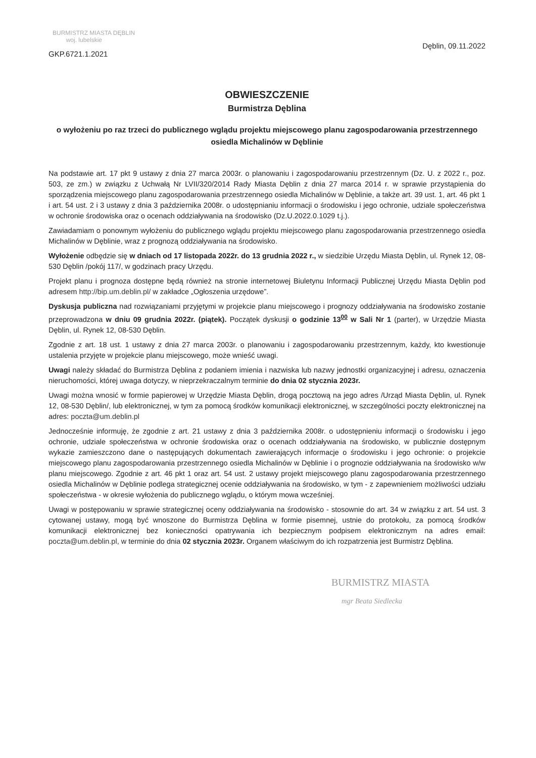BURMISTRZ MIASTA DĘBLIN
woj. lubelskie
GKP.6721.1.2021
Dęblin, 09.11.2022
OBWIESZCZENIE
Burmistrza Dęblina
o wyłożeniu po raz trzeci do publicznego wglądu projektu miejscowego planu zagospodarowania przestrzennego osiedla Michalinów w Dęblinie
Na podstawie art. 17 pkt 9 ustawy z dnia 27 marca 2003r. o planowaniu i zagospodarowaniu przestrzennym (Dz. U. z 2022 r., poz. 503, ze zm.) w związku z Uchwałą Nr LVII/320/2014 Rady Miasta Dęblin z dnia 27 marca 2014 r. w sprawie przystąpienia do sporządzenia miejscowego planu zagospodarowania przestrzennego osiedla Michalinów w Dęblinie, a także art. 39 ust. 1, art. 46 pkt 1 i art. 54 ust. 2 i 3 ustawy z dnia 3 października 2008r. o udostępnianiu informacji o środowisku i jego ochronie, udziale społeczeństwa w ochronie środowiska oraz o ocenach oddziaływania na środowisko (Dz.U.2022.0.1029 t.j.).
Zawiadamiam o ponownym wyłożeniu do publicznego wglądu projektu miejscowego planu zagospodarowania przestrzennego osiedla Michalinów w Dęblinie, wraz z prognozą oddziaływania na środowisko.
Wyłożenie odbędzie się w dniach od 17 listopada 2022r. do 13 grudnia 2022 r., w siedzibie Urzędu Miasta Dęblin, ul. Rynek 12, 08-530 Dęblin /pokój 117/, w godzinach pracy Urzędu.
Projekt planu i prognoza dostępne będą również na stronie internetowej Biuletynu Informacji Publicznej Urzędu Miasta Dęblin pod adresem http://bip.um.deblin.pl/ w zakładce „Ogłoszenia urzędowe”.
Dyskusja publiczna nad rozwiązaniami przyjętymi w projekcie planu miejscowego i prognozy oddziaływania na środowisko zostanie przeprowadzona w dniu 09 grudnia 2022r. (piątek). Początek dyskusji o godzinie 13<sup>00</sup> w Sali Nr 1 (parter), w Urzędzie Miasta Dęblin, ul. Rynek 12, 08-530 Dęblin.
Zgodnie z art. 18 ust. 1 ustawy z dnia 27 marca 2003r. o planowaniu i zagospodarowaniu przestrzennym, każdy, kto kwestionuje ustalenia przyjęte w projekcie planu miejscowego, może wnieść uwagi.
Uwagi należy składać do Burmistrza Dęblina z podaniem imienia i nazwiska lub nazwy jednostki organizacyjnej i adresu, oznaczenia nieruchomości, której uwaga dotyczy, w nieprzekraczalnym terminie do dnia 02 stycznia 2023r.
Uwagi można wnosić w formie papierowej w Urzędzie Miasta Dęblin, drogą pocztową na jego adres /Urząd Miasta Dęblin, ul. Rynek 12, 08-530 Dęblin/, lub elektronicznej, w tym za pomocą środków komunikacji elektronicznej, w szczególności poczty elektronicznej na adres: poczta@um.deblin.pl
Jednocześnie informuję, że zgodnie z art. 21 ustawy z dnia 3 października 2008r. o udostępnieniu informacji o środowisku i jego ochronie, udziale społeczeństwa w ochronie środowiska oraz o ocenach oddziaływania na środowisko, w publicznie dostępnym wykazie zamieszczono dane o następujących dokumentach zawierających informacje o środowisku i jego ochronie: o projekcie miejscowego planu zagospodarowania przestrzennego osiedla Michalinów w Dęblinie i o prognozie oddziaływania na środowisko w/w planu miejscowego. Zgodnie z art. 46 pkt 1 oraz art. 54 ust. 2 ustawy projekt miejscowego planu zagospodarowania przestrzennego osiedla Michalinów w Dęblinie podlega strategicznej ocenie oddziaływania na środowisko, w tym - z zapewnieniem możliwości udziału społeczeństwa - w okresie wyłożenia do publicznego wglądu, o którym mowa wcześniej.
Uwagi w postępowaniu w sprawie strategicznej oceny oddziaływania na środowisko - stosownie do art. 34 w związku z art. 54 ust. 3 cytowanej ustawy, mogą być wnoszone do Burmistrza Dęblina w formie pisemnej, ustnie do protokołu, za pomocą środków komunikacji elektronicznej bez konieczności opatrywania ich bezpiecznym podpisem elektronicznym na adres email: poczta@um.deblin.pl, w terminie do dnia 02 stycznia 2023r. Organem właściwym do ich rozpatrzenia jest Burmistrz Dęblina.
BURMISTRZ MIASTA
mgr Beata Siedlecka